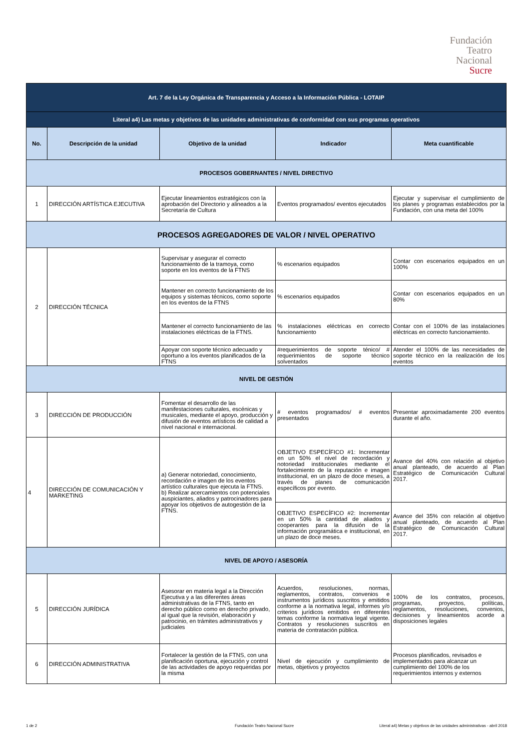Fundación
Teatro
Nacional
Sucre
| Art. 7 de la Ley Orgánica de Transparencia y Acceso a la Información Pública - LOTAIP | | | | |
| Literal a4) Las metas y objetivos de las unidades administrativas de conformidad con sus programas operativos | | | | |
| No. | Descripción de la unidad | Objetivo de la unidad | Indicador | Meta cuantificable |
| PROCESOS GOBERNANTES / NIVEL DIRECTIVO | | | | |
| 1 | DIRECCIÓN ARTÍSTICA EJECUTIVA | Ejecutar lineamientos estratégicos con la aprobación del Directorio y alineados a la Secretaría de Cultura | Eventos programados/ eventos ejecutados | Ejecutar y supervisar el cumplimiento de los planes y programas establecidos por la Fundación, con una meta del 100% |
| PROCESOS AGREGADORES DE VALOR / NIVEL OPERATIVO | | | | |
| 2 | DIRECCIÓN TÉCNICA | Supervisar y asegurar el correcto funcionamiento de la tramoya, como soporte en los eventos de la FTNS | % escenarios equipados | Contar con escenarios equipados en un 100% |
| | | Mantener en correcto funcionamiento de los equipos y sistemas técnicos, como soporte en los eventos de la FTNS | % escenarios equipados | Contar con escenarios equipados en un 80% |
| | | Mantener el correcto funcionamiento de las instalaciones eléctricas de la FTNS. | % instalaciones eléctricas en correcto funcionamiento | Contar con el 100% de las instalaciones eléctricas en correcto funcionamiento. |
| | | Apoyar con soporte técnico adecuado y oportuno a los eventos planificados de la FTNS | #requerimientos de soporte ténico/ # requerimientos de soporte técnico solventados | Atender el 100% de las necesidades de soporte técnico en la realización de los eventos |
| NIVEL DE GESTIÓN | | | | |
| 3 | DIRECCIÓN DE PRODUCCIÓN | Fomentar el desarrollo de las manifestaciones culturales, escénicas y musicales, mediante el apoyo, producción y difusión de eventos artísticos de calidad a nivel nacional e internacional. | # eventos programados/ # eventos presentados | Presentar aproximadamente 200 eventos durante el año. |
| 4 | DIRECCIÓN DE COMUNICACIÓN Y MARKETING | a) Generar notoriedad, conocimiento, recordación e imagen de los eventos artístico culturales que ejecuta la FTNS. b) Realizar acercamientos con potenciales auspiciantes, aliados y patrocinadores para apoyar los objetivos de autogestión de la FTNS. | OBJETIVO ESPECÍFICO #1: Incrementar en un 50% el nivel de recordación y notoriedad institucionales mediante el fortalecimiento de la reputación e imagen institucional, en un plazo de doce meses, a través de planes de comunicación específicos por evento. | Avance del 40% con relación al objetivo anual planteado, de acuerdo al Plan Estratégico de Comunicación Cultural 2017. |
| | | | OBJETIVO ESPECÍFICO #2: Incrementar en un 50% la cantidad de aliados y cooperantes para la difusión de la información programática e institucional, en un plazo de doce meses. | Avance del 35% con relación al objetivo anual planteado, de acuerdo al Plan Estratégico de Comunicación Cultural 2017. |
| NIVEL DE APOYO / ASESORÍA | | | | |
| 5 | DIRECCIÓN JURÍDICA | Asesorar en materia legal a la Dirección Ejecutiva y a las diferentes áreas administrativas de la FTNS, tanto en derecho público como en derecho privado, al igual que la revisión, elaboración y patrocinio, en trámites administrativos y judiciales | Acuerdos, resoluciones, normas, reglamentos, contratos, convenios e instrumentos jurídicos suscritos y emitidos conforme a la normativa legal, informes y/o criterios jurídicos emitidos en diferentes temas conforme la normativa legal vigente. Contratos y resoluciones suscritos en materia de contratación pública. | 100% de los contratos, procesos, programas, proyectos, políticas, reglamentos, resoluciones, convenios, decisiones y lineamientos acorde a disposiciones legales |
| 6 | DIRECCIÓN ADMINISTRATIVA | Fortalecer la gestión de la FTNS, con una planificación oportuna, ejecución y control de las actividades de apoyo requeridas por la misma | Nivel de ejecución y cumplimiento de metas, objetivos y proyectos | Procesos planificados, revisados e implementados para alcanzar un cumplimiento del 100% de los requerimientos internos y externos |
1 de 2
Fundación Teatro Nacional Sucre
Literal a4) Metas y objetivos de las unidades administrativas - abril 2018